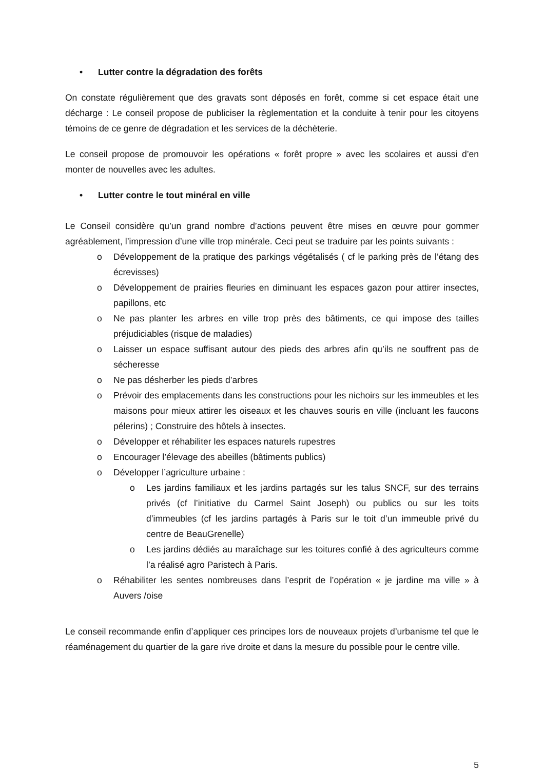• Lutter contre la dégradation des forêts
On constate régulièrement que des gravats sont déposés en forêt, comme si cet espace était une décharge : Le conseil propose de publiciser la règlementation et la conduite à tenir pour les citoyens témoins de ce genre de dégradation et les services de la déchèterie.
Le conseil propose de promouvoir les opérations « forêt propre » avec les scolaires et aussi d’en monter de nouvelles avec les adultes.
• Lutter contre le tout minéral en ville
Le Conseil considère qu’un grand nombre d’actions peuvent être mises en œuvre pour gommer agréablement, l’impression d’une ville trop minérale. Ceci peut se traduire par les points suivants :
o Développement de la pratique des parkings végétalisés ( cf le parking près de l’étang des écrevisses)
o Développement de prairies fleuries en diminuant les espaces gazon pour attirer insectes, papillons, etc
o Ne pas planter les arbres en ville trop près des bâtiments, ce qui impose des tailles préjudiciables (risque de maladies)
o Laisser un espace suffisant autour des pieds des arbres afin qu’ils ne souffrent pas de sécheresse
o Ne pas désherber les pieds d’arbres
o Prévoir des emplacements dans les constructions pour les nichoirs sur les immeubles et les maisons pour mieux attirer les oiseaux et les chauves souris en ville (incluant les faucons pélerins) ; Construire des hôtels à insectes.
o Développer et réhabiliter les espaces naturels rupestres
o Encourager l’élevage des abeilles (bâtiments publics)
o Développer l’agriculture urbaine :
o Les jardins familiaux et les jardins partagés sur les talus SNCF, sur des terrains privés (cf l’initiative du Carmel Saint Joseph) ou publics ou sur les toits d’immeubles (cf les jardins partagés à Paris sur le toit d’un immeuble privé du centre de BeauGrenelle)
o Les jardins dédiés au maraîchage sur les toitures confié à des agriculteurs comme l’a réalisé agro Paristech à Paris.
o Réhabiliter les sentes nombreuses dans l’esprit de l’opération « je jardine ma ville » à Auvers /oise
Le conseil recommande enfin d’appliquer ces principes lors de nouveaux projets d’urbanisme tel que le réaménagement du quartier de la gare rive droite et dans la mesure du possible pour le centre ville.
5